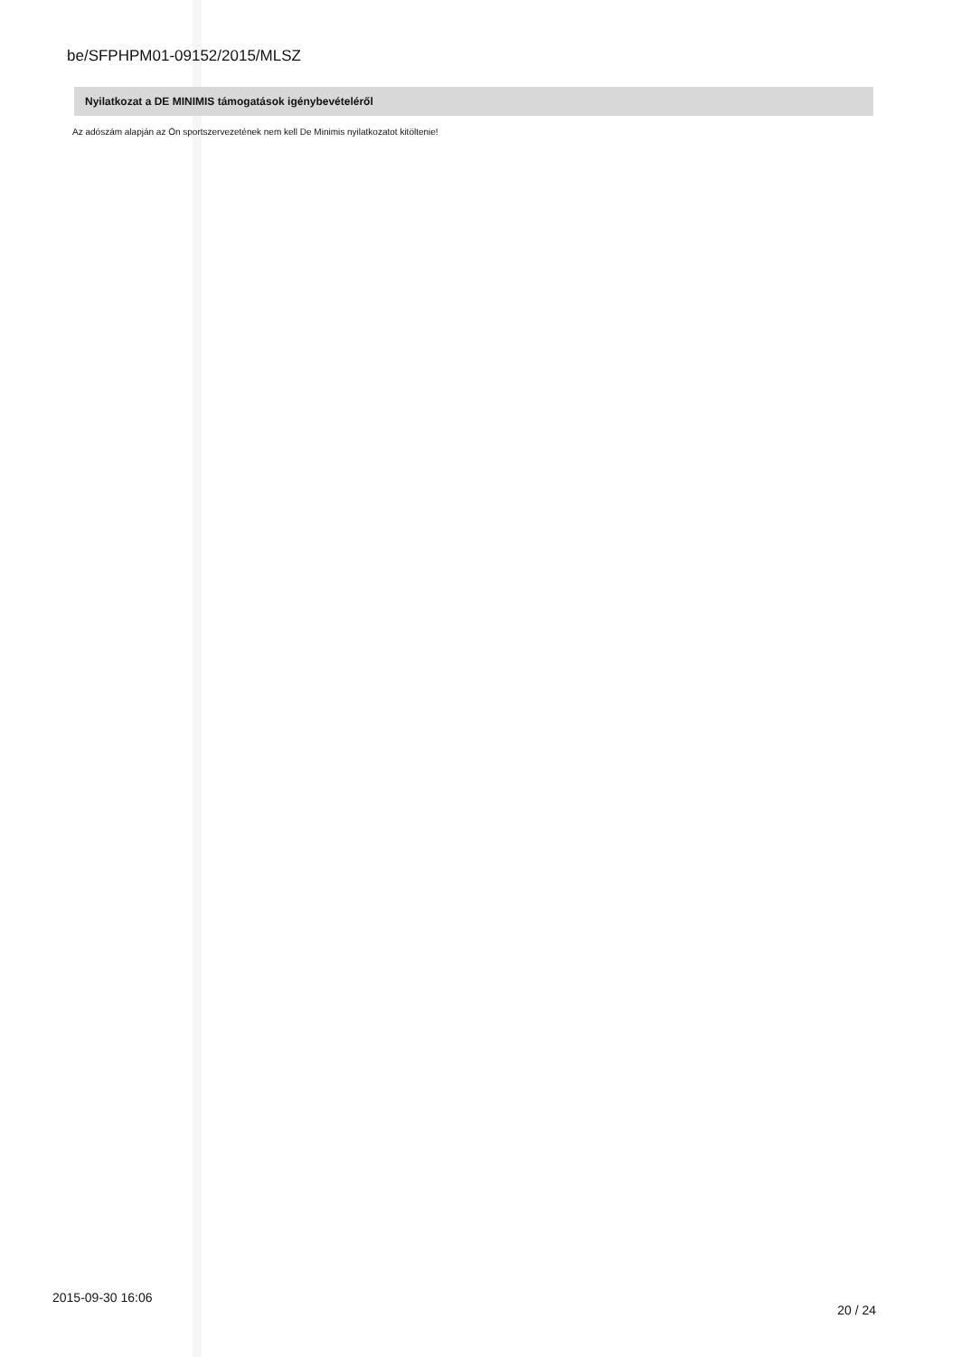be/SFPHPM01-09152/2015/MLSZ
Nyilatkozat a DE MINIMIS támogatások igénybevételéről
Az adószám alapján az Ön sportszervezetének nem kell De Minimis nyilatkozatot kitöltenie!
2015-09-30 16:06 20 / 24